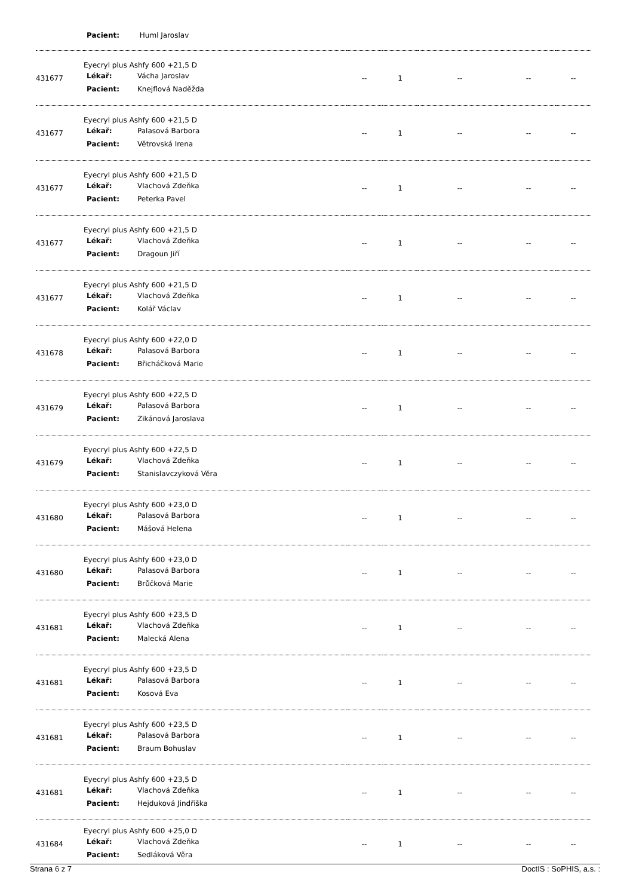Pacient: Huml Jaroslav
| 431677 | Eyecryl plus Ashfy 600 +21,5 D / Lékař: / Vácha Jaroslav / / Pacient: / Knejflová Naděžda / | -- | 1 | -- | -- | -- |
| 431677 | Eyecryl plus Ashfy 600 +21,5 D / Lékař: / Palasová Barbora / / Pacient: / Větrovská Irena / | -- | 1 | -- | -- | -- |
| 431677 | Eyecryl plus Ashfy 600 +21,5 D / Lékař: / Vlachová Zdeňka / / Pacient: / Peterka Pavel / | -- | 1 | -- | -- | -- |
| 431677 | Eyecryl plus Ashfy 600 +21,5 D / Lékař: / Vlachová Zdeňka / / Pacient: / Dragoun Jiří / | -- | 1 | -- | -- | -- |
| 431677 | Eyecryl plus Ashfy 600 +21,5 D / Lékař: / Vlachová Zdeňka / / Pacient: / Kolář Václav / | -- | 1 | -- | -- | -- |
| 431678 | Eyecryl plus Ashfy 600 +22,0 D / Lékař: / Palasová Barbora / / Pacient: / Břicháčková Marie / | -- | 1 | -- | -- | -- |
| 431679 | Eyecryl plus Ashfy 600 +22,5 D / Lékař: / Palasová Barbora / / Pacient: / Zikánová Jaroslava / | -- | 1 | -- | -- | -- |
| 431679 | Eyecryl plus Ashfy 600 +22,5 D / Lékař: / Vlachová Zdeňka / / Pacient: / Stanislavczyková Věra / | -- | 1 | -- | -- | -- |
| 431680 | Eyecryl plus Ashfy 600 +23,0 D / Lékař: / Palasová Barbora / / Pacient: / Mášová Helena / | -- | 1 | -- | -- | -- |
| 431680 | Eyecryl plus Ashfy 600 +23,0 D / Lékař: / Palasová Barbora / / Pacient: / Brůčková Marie / | -- | 1 | -- | -- | -- |
| 431681 | Eyecryl plus Ashfy 600 +23,5 D / Lékař: / Vlachová Zdeňka / / Pacient: / Malecká Alena / | -- | 1 | -- | -- | -- |
| 431681 | Eyecryl plus Ashfy 600 +23,5 D / Lékař: / Palasová Barbora / / Pacient: / Kosová Eva / | -- | 1 | -- | -- | -- |
| 431681 | Eyecryl plus Ashfy 600 +23,5 D / Lékař: / Palasová Barbora / / Pacient: / Braum Bohuslav / | -- | 1 | -- | -- | -- |
| 431681 | Eyecryl plus Ashfy 600 +23,5 D / Lékař: / Vlachová Zdeňka / / Pacient: / Hejduková Jindřiška / | -- | 1 | -- | -- | -- |
| 431684 | Eyecryl plus Ashfy 600 +25,0 D / Lékař: / Vlachová Zdeňka / / Pacient: / Sedláková Věra / | -- | 1 | -- | -- | -- |
Strana 6 z 7 DoctIS : SoPHIS, a.s. :